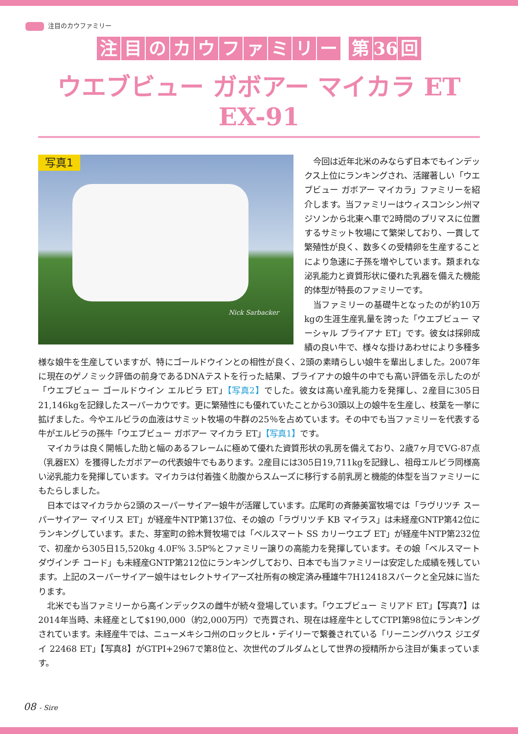注目のカウファミリー
注目のカウファミリー 第 36 回
ウエブビュー ガボアー マイカラ ET EX-91
写真1
Nick Sarbacker
今回は近年北米のみならず日本でもインデックス上位にランキングされ、活躍著しい「ウエブビュー ガボアー マイカラ」ファミリーを紹介します。当ファミリーはウィスコンシン州マジソンから北東へ車で2時間のプリマスに位置するサミット牧場にて繁栄しており、一貫して繁殖性が良く、数多くの受精卵を生産することにより急速に子孫を増やしています。類まれな泌乳能力と資質形状に優れた乳器を備えた機能的体型が特長のファミリーです。
当ファミリーの基礎牛となったのが約10万kgの生涯生産乳量を誇った「ウエブビュー マーシャル ブライアナ ET」です。彼女は採卵成績の良い牛で、様々な掛けあわせにより多種多様な娘牛を生産していますが、特にゴールドウインとの相性が良く、2頭の素晴らしい娘牛を輩出しました。2007年に現在のゲノミック評価の前身であるDNAテストを行った結果、ブライアナの娘牛の中でも高い評価を示したのが「ウエブビュー ゴールドウイン エルビラ ET」【写真2】でした。彼女は高い産乳能力を発揮し、2産目に305日21,146kgを記録したスーパーカウです。更に繁殖性にも優れていたことから30頭以上の娘牛を生産し、枝葉を一挙に拡げました。今やエルビラの血液はサミット牧場の牛群の25％を占めています。その中でも当ファミリーを代表する牛がエルビラの孫牛「ウエブビュー ガボアー マイカラ ET」【写真1】です。
マイカラは良く開帳した肋と幅のあるフレームに極めて優れた資質形状の乳房を備えており、2歳7ヶ月でVG-87点（乳器EX）を獲得したガボアーの代表娘牛でもあります。2産目には305日19,711kgを記録し、祖母エルビラ同様高い泌乳能力を発揮しています。マイカラは付着強く肋腹からスムーズに移行する前乳房と機能的体型を当ファミリーにもたらしました。
日本ではマイカラから2頭のスーパーサイアー娘牛が活躍しています。広尾町の斉藤美富牧場では「ラヴリツチ スーパーサイアー マイリス ET」が経産牛NTP第137位、その娘の「ラヴリツチ KB マイラス」は未経産GNTP第42位にランキングしています。また、芽室町の鈴木賢牧場では「ベルスマート SS カリーウエブ ET」が経産牛NTP第232位で、初産から305日15,520kg 4.0F% 3.5P%とファミリー譲りの高能力を発揮しています。その娘「ベルスマート ダヴインチ コード」も未経産GNTP第212位にランキングしており、日本でも当ファミリーは安定した成績を残しています。上記のスーパーサイアー娘牛はセレクトサイアーズ社所有の検定済み種雄牛7H12418スパークと全兄妹に当たります。
北米でも当ファミリーから高インデックスの雌牛が続々登場しています。「ウエブビュー ミリアド ET」【写真7】は2014年当時、未経産として$190,000（約2,000万円）で売買され、現在は経産牛としてCTPI第98位にランキングされています。未経産牛では、ニューメキシコ州のロックヒル・デイリーで繋養されている「リーニングハウス ジエダイ 22468 ET」【写真8】がGTPI+2967で第8位と、次世代のブルダムとして世界の授精所から注目が集まっています。
08 - Sire